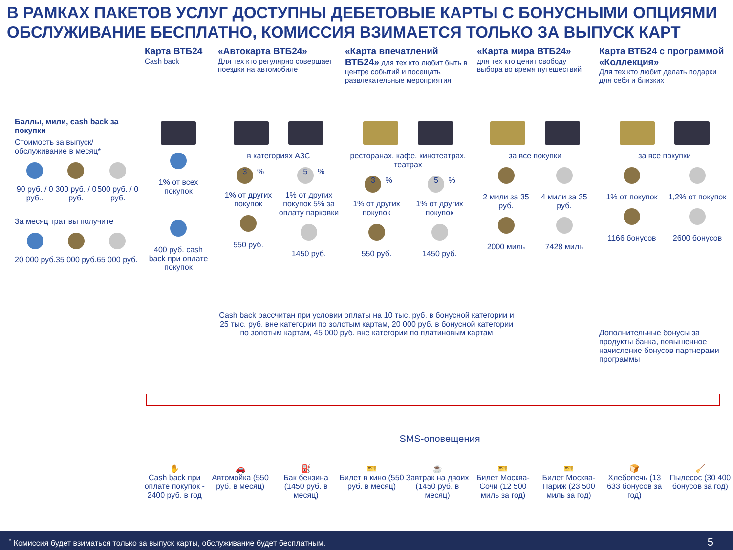В РАМКАХ ПАКЕТОВ УСЛУГ ДОСТУПНЫ ДЕБЕТОВЫЕ КАРТЫ С БОНУСНЫМИ ОПЦИЯМИ
ОБСЛУЖИВАНИЕ БЕСПЛАТНО, КОМИССИЯ ВЗИМАЕТСЯ ТОЛЬКО ЗА ВЫПУСК КАРТ
Баллы, мили, cash back за покупки
Стоимость за выпуск/ обслуживание в месяц*
90 руб. / 0 руб..
300 руб. / 0 руб.
500 руб. / 0 руб.
За месяц трат вы получите
20 000 руб.
35 000 руб.
65 000 руб.
Карта ВТБ24
Cash back
1% от всех покупок
400 руб. cash back при оплате покупок
«Автокарта ВТБ24»
Для тех кто регулярно совершает поездки на автомобиле
в категориях АЗС
3%
1% от других покупок
550 руб.
5%
1% от других покупок 5% за оплату парковки
1450 руб.
«Карта впечатлений ВТБ24» для тех кто любит быть в центре событий и посещать развлекательные мероприятия
ресторанах, кафе, кинотеатрах, театрах
3%
1% от других покупок
550 руб.
5%
1% от других покупок
1450 руб.
«Карта мира ВТБ24»
для тех кто ценит свободу выбора во время путешествий
за все покупки
2 мили за 35 руб.
2000 миль
4 мили за 35 руб.
7428 миль
Карта ВТБ24 с программой «Коллекция»
Для тех кто любит делать подарки для себя и близких
за все покупки
1% от покупок
1166 бонусов
1,2% от покупок
2600 бонусов
Дополнительные бонусы за продукты банка, повышенное начисление бонусов партнерами программы
Cash back рассчитан при условии оплаты на 10 тыс. руб. в бонусной категории и 25 тыс. руб. вне категории по золотым картам, 20 000 руб. в бонусной категории по золотым картам, 45 000 руб. вне категории по платиновым картам
SMS-оповещения
✋
Cash back при оплате покупок - 2400 руб. в год
🚗
Автомойка (550 руб. в месяц)
⛽
Бак бензина (1450 руб. в месяц)
🎫
Билет в кино (550 руб. в месяц)
☕
Завтрак на двоих (1450 руб. в месяц)
🎫
Билет Москва-Сочи (12 500 миль за год)
🎫
Билет Москва-Париж (23 500 миль за год)
🍞
Хлебопечь (13 633 бонусов за год)
🧹
Пылесос (30 400 бонусов за год)
<sup>*</sup> Комиссия будет взиматься только за выпуск карты, обслуживание будет бесплатным. 5